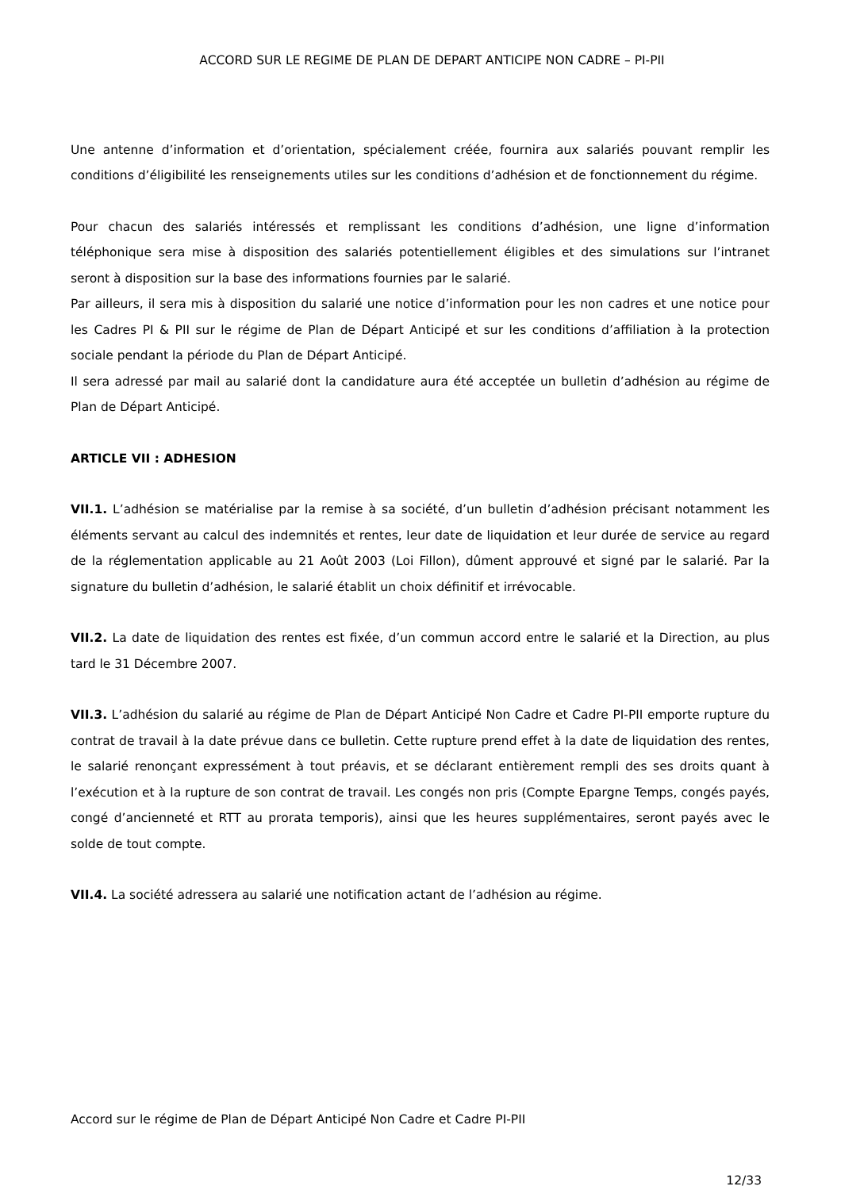ACCORD SUR LE REGIME DE PLAN DE DEPART ANTICIPE NON CADRE – PI-PII
Une antenne d’information et d’orientation, spécialement créée, fournira aux salariés pouvant remplir les conditions d’éligibilité les renseignements utiles sur les conditions d’adhésion et de fonctionnement du régime.
Pour chacun des salariés intéressés et remplissant les conditions d’adhésion, une ligne d’information téléphonique sera mise à disposition des salariés potentiellement éligibles et des simulations sur l’intranet seront à disposition sur la base des informations fournies par le salarié.
Par ailleurs, il sera mis à disposition du salarié une notice d’information pour les non cadres et une notice pour les Cadres PI & PII sur le régime de Plan de Départ Anticipé et sur les conditions d’affiliation à la protection sociale pendant la période du Plan de Départ Anticipé.
Il sera adressé par mail au salarié dont la candidature aura été acceptée un bulletin d’adhésion au régime de Plan de Départ Anticipé.
ARTICLE VII : ADHESION
VII.1. L’adhésion se matérialise par la remise à sa société, d’un bulletin d’adhésion précisant notamment les éléments servant au calcul des indemnités et rentes, leur date de liquidation et leur durée de service au regard de la réglementation applicable au 21 Août 2003 (Loi Fillon), dûment approuvé et signé par le salarié. Par la signature du bulletin d’adhésion, le salarié établit un choix définitif et irrévocable.
VII.2. La date de liquidation des rentes est fixée, d’un commun accord entre le salarié et la Direction, au plus tard le 31 Décembre 2007.
VII.3. L’adhésion du salarié au régime de Plan de Départ Anticipé Non Cadre et Cadre PI-PII emporte rupture du contrat de travail à la date prévue dans ce bulletin. Cette rupture prend effet à la date de liquidation des rentes, le salarié renonçant expressément à tout préavis, et se déclarant entièrement rempli des ses droits quant à l’exécution et à la rupture de son contrat de travail. Les congés non pris (Compte Epargne Temps, congés payés, congé d’ancienneté et RTT au prorata temporis), ainsi que les heures supplémentaires, seront payés avec le solde de tout compte.
VII.4. La société adressera au salarié une notification actant de l’adhésion au régime.
Accord sur le régime de Plan de Départ Anticipé Non Cadre et Cadre PI-PII
12/33